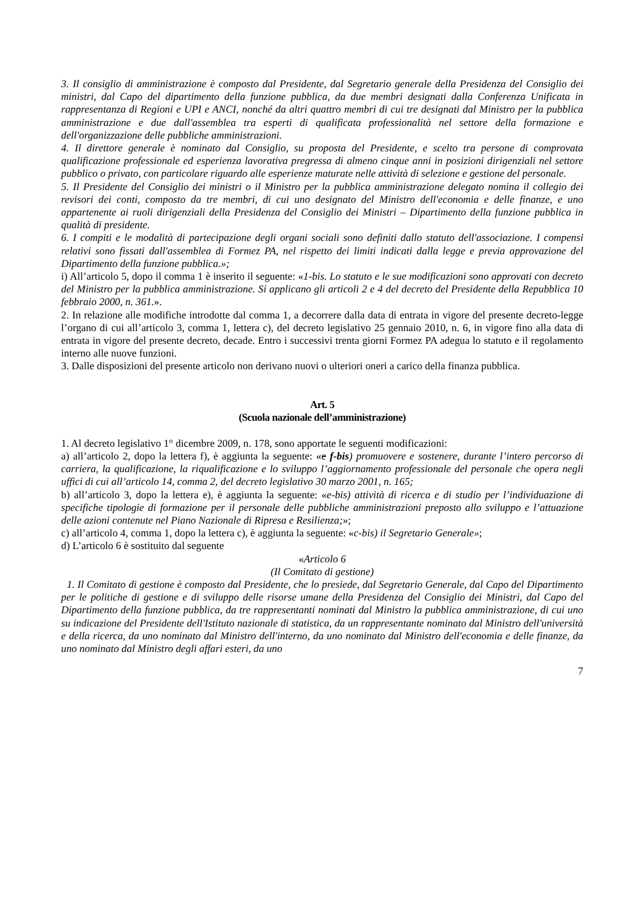3. Il consiglio di amministrazione è composto dal Presidente, dal Segretario generale della Presidenza del Consiglio dei ministri, dal Capo del dipartimento della funzione pubblica, da due membri designati dalla Conferenza Unificata in rappresentanza di Regioni e UPI e ANCI, nonché da altri quattro membri di cui tre designati dal Ministro per la pubblica amministrazione e due dall'assemblea tra esperti di qualificata professionalità nel settore della formazione e dell'organizzazione delle pubbliche amministrazioni.
4. Il direttore generale è nominato dal Consiglio, su proposta del Presidente, e scelto tra persone di comprovata qualificazione professionale ed esperienza lavorativa pregressa di almeno cinque anni in posizioni dirigenziali nel settore pubblico o privato, con particolare riguardo alle esperienze maturate nelle attività di selezione e gestione del personale.
5. Il Presidente del Consiglio dei ministri o il Ministro per la pubblica amministrazione delegato nomina il collegio dei revisori dei conti, composto da tre membri, di cui uno designato del Ministro dell'economia e delle finanze, e uno appartenente ai ruoli dirigenziali della Presidenza del Consiglio dei Ministri – Dipartimento della funzione pubblica in qualità di presidente.
6. I compiti e le modalità di partecipazione degli organi sociali sono definiti dallo statuto dell'associazione. I compensi relativi sono fissati dall'assemblea di Formez PA, nel rispetto dei limiti indicati dalla legge e previa approvazione del Dipartimento della funzione pubblica.»;
i) All’articolo 5, dopo il comma 1 è inserito il seguente: «1-bis. Lo statuto e le sue modificazioni sono approvati con decreto del Ministro per la pubblica amministrazione. Si applicano gli articoli 2 e 4 del decreto del Presidente della Repubblica 10 febbraio 2000, n. 361.».
2. In relazione alle modifiche introdotte dal comma 1, a decorrere dalla data di entrata in vigore del presente decreto-legge l’organo di cui all’articolo 3, comma 1, lettera c), del decreto legislativo 25 gennaio 2010, n. 6, in vigore fino alla data di entrata in vigore del presente decreto, decade. Entro i successivi trenta giorni Formez PA adegua lo statuto e il regolamento interno alle nuove funzioni.
3. Dalle disposizioni del presente articolo non derivano nuovi o ulteriori oneri a carico della finanza pubblica.
Art. 5
(Scuola nazionale dell’amministrazione)
1. Al decreto legislativo 1° dicembre 2009, n. 178, sono apportate le seguenti modificazioni:
a) all’articolo 2, dopo la lettera f), è aggiunta la seguente: «e f-bis) promuovere e sostenere, durante l’intero percorso di carriera, la qualificazione, la riqualificazione e lo sviluppo l’aggiornamento professionale del personale che opera negli uffici di cui all’articolo 14, comma 2, del decreto legislativo 30 marzo 2001, n. 165;
b) all’articolo 3, dopo la lettera e), è aggiunta la seguente: «e-bis) attività di ricerca e di studio per l’individuazione di specifiche tipologie di formazione per il personale delle pubbliche amministrazioni preposto allo sviluppo e l’attuazione delle azioni contenute nel Piano Nazionale di Ripresa e Resilienza;»;
c) all’articolo 4, comma 1, dopo la lettera c), è aggiunta la seguente: «c-bis) il Segretario Generale»;
d) L’articolo 6 è sostituito dal seguente
«Articolo 6
(Il Comitato di gestione)
1. Il Comitato di gestione è composto dal Presidente, che lo presiede, dal Segretario Generale, dal Capo del Dipartimento per le politiche di gestione e di sviluppo delle risorse umane della Presidenza del Consiglio dei Ministri, dal Capo del Dipartimento della funzione pubblica, da tre rappresentanti nominati dal Ministro la pubblica amministrazione, di cui uno su indicazione del Presidente dell'Istituto nazionale di statistica, da un rappresentante nominato dal Ministro dell'università e della ricerca, da uno nominato dal Ministro dell'interno, da uno nominato dal Ministro dell'economia e delle finanze, da uno nominato dal Ministro degli affari esteri, da uno
7